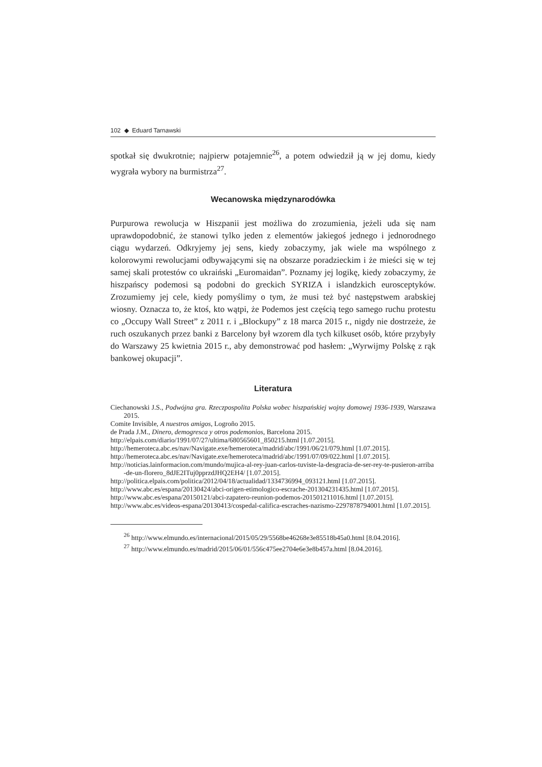102 ◆ Eduard Tarnawski
spotkał się dwukrotnie; najpierw potajemnie<sup>26</sup>, a potem odwiedził ją w jej domu, kiedy wygrała wybory na burmistrza<sup>27</sup>.
Wecanowska międzynarodówka
Purpurowa rewolucja w Hiszpanii jest możliwa do zrozumienia, jeżeli uda się nam uprawdopodobnić, że stanowi tylko jeden z elementów jakiegoś jednego i jednorodnego ciągu wydarzeń. Odkryjemy jej sens, kiedy zobaczymy, jak wiele ma wspólnego z kolorowymi rewolucjami odbywającymi się na obszarze poradzieckim i że mieści się w tej samej skali protestów co ukraiński „Euromaidan”. Poznamy jej logikę, kiedy zobaczymy, że hiszpańscy podemosi są podobni do greckich SYRIZA i islandzkich eurosceptyków. Zrozumiemy jej cele, kiedy pomyślimy o tym, że musi też być następstwem arabskiej wiosny. Oznacza to, że ktoś, kto wątpi, że Podemos jest częścią tego samego ruchu protestu co „Occupy Wall Street” z 2011 r. i „Blockupy” z 18 marca 2015 r., nigdy nie dostrzeże, że ruch oszukanych przez banki z Barcelony był wzorem dla tych kilkuset osób, które przybyły do Warszawy 25 kwietnia 2015 r., aby demonstrować pod hasłem: „Wyrwijmy Polskę z rąk bankowej okupacji”.
Literatura
Ciechanowski J.S., Podwójna gra. Rzeczpospolita Polska wobec hiszpańskiej wojny domowej 1936-1939, Warszawa 2015.
Comite Invisible, A nuestros amigos, Logroño 2015.
de Prada J.M., Dinero, demogresca y otros podemonios, Barcelona 2015.
http://elpais.com/diario/1991/07/27/ultima/680565601_850215.html [1.07.2015].
http://hemeroteca.abc.es/nav/Navigate.exe/hemeroteca/madrid/abc/1991/06/21/079.html [1.07.2015].
http://hemeroteca.abc.es/nav/Navigate.exe/hemeroteca/madrid/abc/1991/07/09/022.html [1.07.2015].
http://noticias.lainformacion.com/mundo/mujica-al-rey-juan-carlos-tuviste-la-desgracia-de-ser-rey-te-pusieron-arriba-de-un-florero_8dJE2ITuj0pprzdJHQ2EH4/ [1.07.2015].
http://politica.elpais.com/politica/2012/04/18/actualidad/1334736994_093121.html [1.07.2015].
http://www.abc.es/espana/20130424/abci-origen-etimologico-escrache-201304231435.html [1.07.2015].
http://www.abc.es/espana/20150121/abci-zapatero-reunion-podemos-201501211016.html [1.07.2015].
http://www.abc.es/videos-espana/20130413/cospedal-califica-escraches-nazismo-2297878794001.html [1.07.2015].
<sup>26</sup> http://www.elmundo.es/internacional/2015/05/29/5568be46268e3e85518b45a0.html [8.04.2016].
<sup>27</sup> http://www.elmundo.es/madrid/2015/06/01/556c475ee2704e6e3e8b457a.html [8.04.2016].